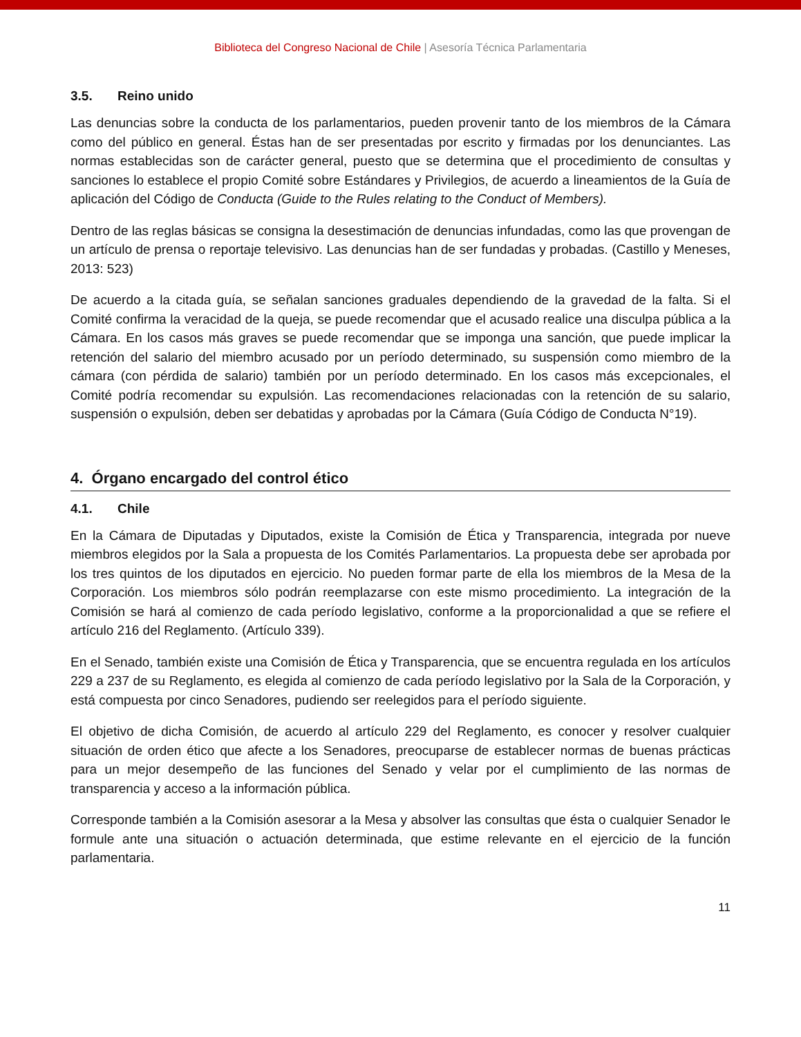Biblioteca del Congreso Nacional de Chile | Asesoría Técnica Parlamentaria
3.5. Reino unido
Las denuncias sobre la conducta de los parlamentarios, pueden provenir tanto de los miembros de la Cámara como del público en general. Éstas han de ser presentadas por escrito y firmadas por los denunciantes. Las normas establecidas son de carácter general, puesto que se determina que el procedimiento de consultas y sanciones lo establece el propio Comité sobre Estándares y Privilegios, de acuerdo a lineamientos de la Guía de aplicación del Código de Conducta (Guide to the Rules relating to the Conduct of Members).
Dentro de las reglas básicas se consigna la desestimación de denuncias infundadas, como las que provengan de un artículo de prensa o reportaje televisivo. Las denuncias han de ser fundadas y probadas. (Castillo y Meneses, 2013: 523)
De acuerdo a la citada guía, se señalan sanciones graduales dependiendo de la gravedad de la falta. Si el Comité confirma la veracidad de la queja, se puede recomendar que el acusado realice una disculpa pública a la Cámara. En los casos más graves se puede recomendar que se imponga una sanción, que puede implicar la retención del salario del miembro acusado por un período determinado, su suspensión como miembro de la cámara (con pérdida de salario) también por un período determinado. En los casos más excepcionales, el Comité podría recomendar su expulsión. Las recomendaciones relacionadas con la retención de su salario, suspensión o expulsión, deben ser debatidas y aprobadas por la Cámara (Guía Código de Conducta N°19).
4. Órgano encargado del control ético
4.1. Chile
En la Cámara de Diputadas y Diputados, existe la Comisión de Ética y Transparencia, integrada por nueve miembros elegidos por la Sala a propuesta de los Comités Parlamentarios. La propuesta debe ser aprobada por los tres quintos de los diputados en ejercicio. No pueden formar parte de ella los miembros de la Mesa de la Corporación. Los miembros sólo podrán reemplazarse con este mismo procedimiento. La integración de la Comisión se hará al comienzo de cada período legislativo, conforme a la proporcionalidad a que se refiere el artículo 216 del Reglamento. (Artículo 339).
En el Senado, también existe una Comisión de Ética y Transparencia, que se encuentra regulada en los artículos 229 a 237 de su Reglamento, es elegida al comienzo de cada período legislativo por la Sala de la Corporación, y está compuesta por cinco Senadores, pudiendo ser reelegidos para el período siguiente.
El objetivo de dicha Comisión, de acuerdo al artículo 229 del Reglamento, es conocer y resolver cualquier situación de orden ético que afecte a los Senadores, preocuparse de establecer normas de buenas prácticas para un mejor desempeño de las funciones del Senado y velar por el cumplimiento de las normas de transparencia y acceso a la información pública.
Corresponde también a la Comisión asesorar a la Mesa y absolver las consultas que ésta o cualquier Senador le formule ante una situación o actuación determinada, que estime relevante en el ejercicio de la función parlamentaria.
11